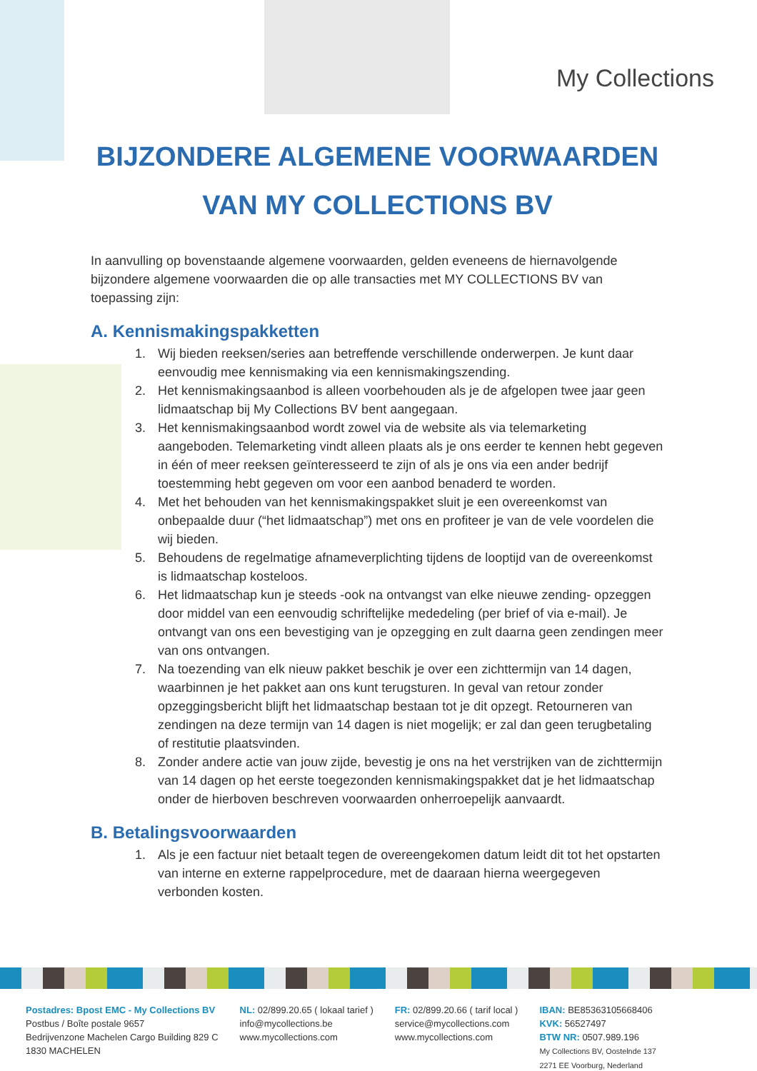My Collections
BIJZONDERE ALGEMENE VOORWAARDEN
VAN MY COLLECTIONS BV
In aanvulling op bovenstaande algemene voorwaarden, gelden eveneens de hiernavolgende bijzondere algemene voorwaarden die op alle transacties met MY COLLECTIONS BV van toepassing zijn:
A. Kennismakingspakketten
1. Wij bieden reeksen/series aan betreffende verschillende onderwerpen. Je kunt daar eenvoudig mee kennismaking via een kennismakingszending.
2. Het kennismakingsaanbod is alleen voorbehouden als je de afgelopen twee jaar geen lidmaatschap bij My Collections BV bent aangegaan.
3. Het kennismakingsaanbod wordt zowel via de website als via telemarketing aangeboden. Telemarketing vindt alleen plaats als je ons eerder te kennen hebt gegeven in één of meer reeksen geïnteresseerd te zijn of als je ons via een ander bedrijf toestemming hebt gegeven om voor een aanbod benaderd te worden.
4. Met het behouden van het kennismakingspakket sluit je een overeenkomst van onbepaalde duur (“het lidmaatschap”) met ons en profiteer je van de vele voordelen die wij bieden.
5. Behoudens de regelmatige afnameverplichting tijdens de looptijd van de overeenkomst is lidmaatschap kosteloos.
6. Het lidmaatschap kun je steeds -ook na ontvangst van elke nieuwe zending- opzeggen door middel van een eenvoudig schriftelijke mededeling (per brief of via e-mail). Je ontvangt van ons een bevestiging van je opzegging en zult daarna geen zendingen meer van ons ontvangen.
7. Na toezending van elk nieuw pakket beschik je over een zichttermijn van 14 dagen, waarbinnen je het pakket aan ons kunt terugsturen. In geval van retour zonder opzeggingsbericht blijft het lidmaatschap bestaan tot je dit opzegt. Retourneren van zendingen na deze termijn van 14 dagen is niet mogelijk; er zal dan geen terugbetaling of restitutie plaatsvinden.
8. Zonder andere actie van jouw zijde, bevestig je ons na het verstrijken van de zichttermijn van 14 dagen op het eerste toegezonden kennismakingspakket dat je het lidmaatschap onder de hierboven beschreven voorwaarden onherroepelijk aanvaardt.
B. Betalingsvoorwaarden
1. Als je een factuur niet betaalt tegen de overeengekomen datum leidt dit tot het opstarten van interne en externe rappelprocedure, met de daaraan hierna weergegeven verbonden kosten.
Postadres: Bpost EMC - My Collections BV
Postbus / Boîte postale 9657
Bedrijvenzone Machelen Cargo Building 829 C
1830 MACHELEN
NL: 02/899.20.65 ( lokaal tarief )
info@mycollections.be
www.mycollections.com
FR: 02/899.20.66 ( tarif local )
service@mycollections.com
www.mycollections.com
IBAN: BE85363105668406
KVK: 56527497
BTW NR: 0507.989.196
My Collections BV, Oostelnde 137
2271 EE Voorburg, Nederland